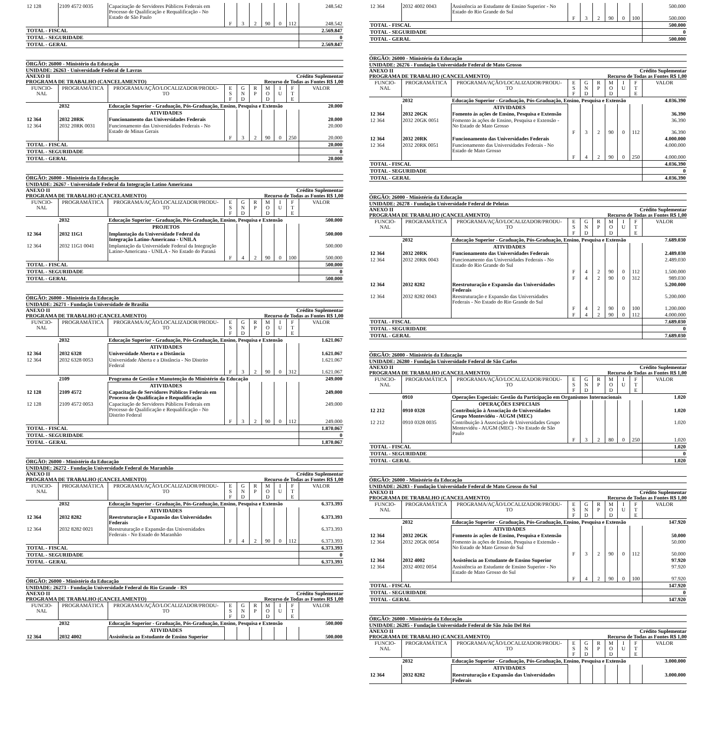| 12 128 | 2109 4572 0035 | Capacitação de Servidores Públicos Federais em Processo de Qualificação e Requalificação - No Estado de São Paulo | | | | | | | 248.542 |
| | | | F | 3 | 2 | 90 | 0 | 112 | 248.542 |
| TOTAL - FISCAL | | | | | | | | | 2.569.847 |
| TOTAL - SEGURIDADE | | | | | | | | | 0 |
| TOTAL - GERAL | | | | | | | | | 2.569.847 |
ÓRGÃO: 26000 - Ministério da Educação
UNIDADE: 26263 - Universidade Federal de Lavras
ANEXO II Crédito Suplementar
PROGRAMA DE TRABALHO (CANCELAMENTO) Recurso de Todas as Fontes R$ 1,00
| FUNCIO- NAL | PROGRAMÁTICA | PROGRAMA/AÇÃO/LOCALIZADOR/PRODU- TO | E S F | G N D | R P | M O D | I U | F T E | VALOR |
| --- | --- | --- | --- | --- | --- | --- | --- | --- | --- |
| | 2032 | Educação Superior - Graduação, Pós-Graduação, Ensino, Pesquisa e Extensão | | | | | | | 20.000 |
| | | ATIVIDADES | | | | | | | |
| 12 364 | 2032 20RK | Funcionamento das Universidades Federais | | | | | | | 20.000 |
| 12 364 | 2032 20RK 0031 | Funcionamento das Universidades Federais - No Estado de Minas Gerais | | | | | | | 20.000 |
| | | | F | 3 | 2 | 90 | 0 | 250 | 20.000 |
| TOTAL - FISCAL | | | | | | | | | 20.000 |
| TOTAL - SEGURIDADE | | | | | | | | | 0 |
| TOTAL - GERAL | | | | | | | | | 20.000 |
ÓRGÃO: 26000 - Ministério da Educação
UNIDADE: 26267 - Universidade Federal da Integração Latino Americana
ANEXO II Crédito Suplementar
PROGRAMA DE TRABALHO (CANCELAMENTO) Recurso de Todas as Fontes R$ 1,00
| FUNCIO- NAL | PROGRAMÁTICA | PROGRAMA/AÇÃO/LOCALIZADOR/PRODU- TO | E S F | G N D | R P | M O D | I U | F T E | VALOR |
| --- | --- | --- | --- | --- | --- | --- | --- | --- | --- |
| | 2032 | Educação Superior - Graduação, Pós-Graduação, Ensino, Pesquisa e Extensão | | | | | | | 500.000 |
| | | PROJETOS | | | | | | | |
| 12 364 | 2032 11G1 | Implantação da Universidade Federal da Integração Latino-Americana - UNILA | | | | | | | 500.000 |
| 12 364 | 2032 11G1 0041 | Implantação da Universidade Federal da Integração Latino-Americana - UNILA - No Estado do Paraná | | | | | | | 500.000 |
| | | | F | 4 | 2 | 90 | 0 | 100 | 500.000 |
| TOTAL - FISCAL | | | | | | | | | 500.000 |
| TOTAL - SEGURIDADE | | | | | | | | | 0 |
| TOTAL - GERAL | | | | | | | | | 500.000 |
ÓRGÃO: 26000 - Ministério da Educação
UNIDADE: 26271 - Fundação Universidade de Brasília
ANEXO II Crédito Suplementar
PROGRAMA DE TRABALHO (CANCELAMENTO) Recurso de Todas as Fontes R$ 1,00
| FUNCIO- NAL | PROGRAMÁTICA | PROGRAMA/AÇÃO/LOCALIZADOR/PRODU- TO | E S F | G N D | R P | M O D | I U | F T E | VALOR |
| --- | --- | --- | --- | --- | --- | --- | --- | --- | --- |
| | 2032 | Educação Superior - Graduação, Pós-Graduação, Ensino, Pesquisa e Extensão | | | | | | | 1.621.067 |
| | | ATIVIDADES | | | | | | | |
| 12 364 | 2032 6328 | Universidade Aberta e a Distância | | | | | | | 1.621.067 |
| 12 364 | 2032 6328 0053 | Universidade Aberta e a Distância - No Distrito Federal | | | | | | | 1.621.067 |
| | | | F | 3 | 2 | 90 | 0 | 312 | 1.621.067 |
| | 2109 | Programa de Gestão e Manutenção do Ministério da Educação | | | | | | | 249.000 |
| | | ATIVIDADES | | | | | | | |
| 12 128 | 2109 4572 | Capacitação de Servidores Públicos Federais em Processo de Qualificação e Requalificação | | | | | | | 249.000 |
| 12 128 | 2109 4572 0053 | Capacitação de Servidores Públicos Federais em Processo de Qualificação e Requalificação - No Distrito Federal | | | | | | | 249.000 |
| | | | F | 3 | 2 | 90 | 0 | 112 | 249.000 |
| TOTAL - FISCAL | | | | | | | | | 1.870.067 |
| TOTAL - SEGURIDADE | | | | | | | | | 0 |
| TOTAL - GERAL | | | | | | | | | 1.870.067 |
ÓRGÃO: 26000 - Ministério da Educação
UNIDADE: 26272 - Fundação Universidade Federal do Maranhão
ANEXO II Crédito Suplementar
PROGRAMA DE TRABALHO (CANCELAMENTO) Recurso de Todas as Fontes R$ 1,00
| FUNCIO- NAL | PROGRAMÁTICA | PROGRAMA/AÇÃO/LOCALIZADOR/PRODU- TO | E S F | G N D | R P | M O D | I U | F T E | VALOR |
| --- | --- | --- | --- | --- | --- | --- | --- | --- | --- |
| | 2032 | Educação Superior - Graduação, Pós-Graduação, Ensino, Pesquisa e Extensão | | | | | | | 6.373.393 |
| | | ATIVIDADES | | | | | | | |
| 12 364 | 2032 8282 | Reestruturação e Expansão das Universidades Federais | | | | | | | 6.373.393 |
| 12 364 | 2032 8282 0021 | Reestruturação e Expansão das Universidades Federais - No Estado do Maranhão | | | | | | | 6.373.393 |
| | | | F | 4 | 2 | 90 | 0 | 112 | 6.373.393 |
| TOTAL - FISCAL | | | | | | | | | 6.373.393 |
| TOTAL - SEGURIDADE | | | | | | | | | 0 |
| TOTAL - GERAL | | | | | | | | | 6.373.393 |
ÓRGÃO: 26000 - Ministério da Educação
UNIDADE: 26273 - Fundação Universidade Federal do Rio Grande - RS
ANEXO II Crédito Suplementar
PROGRAMA DE TRABALHO (CANCELAMENTO) Recurso de Todas as Fontes R$ 1,00
| FUNCIO- NAL | PROGRAMÁTICA | PROGRAMA/AÇÃO/LOCALIZADOR/PRODU- TO | E S F | G N D | R P | M O D | I U | F T E | VALOR |
| --- | --- | --- | --- | --- | --- | --- | --- | --- | --- |
| | 2032 | Educação Superior - Graduação, Pós-Graduação, Ensino, Pesquisa e Extensão | | | | | | | 500.000 |
| | | ATIVIDADES | | | | | | | |
| 12 364 | 2032 4002 | Assistência ao Estudante de Ensino Superior | | | | | | | 500.000 |
| 12 364 | 2032 4002 0043 | Assistência ao Estudante de Ensino Superior - No Estado do Rio Grande do Sul | | | | | | | 500.000 |
| | | | F | 3 | 2 | 90 | 0 | 100 | 500.000 |
| TOTAL - FISCAL | | | | | | | | | 500.000 |
| TOTAL - SEGURIDADE | | | | | | | | | 0 |
| TOTAL - GERAL | | | | | | | | | 500.000 |
ÓRGÃO: 26000 - Ministério da Educação
UNIDADE: 26276 - Fundação Universidade Federal de Mato Grosso
ANEXO II Crédito Suplementar
PROGRAMA DE TRABALHO (CANCELAMENTO) Recurso de Todas as Fontes R$ 1,00
| FUNCIO- NAL | PROGRAMÁTICA | PROGRAMA/AÇÃO/LOCALIZADOR/PRODU- TO | E S F | G N D | R P | M O D | I U | F T E | VALOR |
| --- | --- | --- | --- | --- | --- | --- | --- | --- | --- |
| | 2032 | Educação Superior - Graduação, Pós-Graduação, Ensino, Pesquisa e Extensão | | | | | | | 4.036.390 |
| | | ATIVIDADES | | | | | | | |
| 12 364 | 2032 20GK | Fomento às ações de Ensino, Pesquisa e Extensão | | | | | | | 36.390 |
| 12 364 | 2032 20GK 0051 | Fomento às ações de Ensino, Pesquisa e Extensão - No Estado de Mato Grosso | | | | | | | 36.390 |
| | | | F | 3 | 2 | 90 | 0 | 112 | 36.390 |
| 12 364 | 2032 20RK | Funcionamento das Universidades Federais | | | | | | | 4.000.000 |
| 12 364 | 2032 20RK 0051 | Funcionamento das Universidades Federais - No Estado de Mato Grosso | | | | | | | 4.000.000 |
| | | | F | 4 | 2 | 90 | 0 | 250 | 4.000.000 |
| TOTAL - FISCAL | | | | | | | | | 4.036.390 |
| TOTAL - SEGURIDADE | | | | | | | | | 0 |
| TOTAL - GERAL | | | | | | | | | 4.036.390 |
ÓRGÃO: 26000 - Ministério da Educação
UNIDADE: 26278 - Fundação Universidade Federal de Pelotas
ANEXO II Crédito Suplementar
PROGRAMA DE TRABALHO (CANCELAMENTO) Recurso de Todas as Fontes R$ 1,00
| FUNCIO- NAL | PROGRAMÁTICA | PROGRAMA/AÇÃO/LOCALIZADOR/PRODU- TO | E S F | G N D | R P | M O D | I U | F T E | VALOR |
| --- | --- | --- | --- | --- | --- | --- | --- | --- | --- |
| | 2032 | Educação Superior - Graduação, Pós-Graduação, Ensino, Pesquisa e Extensão | | | | | | | 7.689.030 |
| | | ATIVIDADES | | | | | | | |
| 12 364 | 2032 20RK | Funcionamento das Universidades Federais | | | | | | | 2.489.030 |
| 12 364 | 2032 20RK 0043 | Funcionamento das Universidades Federais - No Estado do Rio Grande do Sul | | | | | | | 2.489.030 |
| | | | F | 4 | 2 | 90 | 0 | 112 | 1.500.000 |
| | | | F | 4 | 2 | 90 | 0 | 312 | 989.030 |
| 12 364 | 2032 8282 | Reestruturação e Expansão das Universidades Federais | | | | | | | 5.200.000 |
| 12 364 | 2032 8282 0043 | Reestruturação e Expansão das Universidades Federais - No Estado do Rio Grande do Sul | | | | | | | 5.200.000 |
| | | | F | 4 | 2 | 90 | 0 | 100 | 1.200.000 |
| | | | F | 4 | 2 | 90 | 0 | 112 | 4.000.000 |
| TOTAL - FISCAL | | | | | | | | | 7.689.030 |
| TOTAL - SEGURIDADE | | | | | | | | | 0 |
| TOTAL - GERAL | | | | | | | | | 7.689.030 |
ÓRGÃO: 26000 - Ministério da Educação
UNIDADE: 26280 - Fundação Universidade Federal de São Carlos
ANEXO II Crédito Suplementar
PROGRAMA DE TRABALHO (CANCELAMENTO) Recurso de Todas as Fontes R$ 1,00
| FUNCIO- NAL | PROGRAMÁTICA | PROGRAMA/AÇÃO/LOCALIZADOR/PRODU- TO | E S F | G N D | R P | M O D | I U | F T E | VALOR |
| --- | --- | --- | --- | --- | --- | --- | --- | --- | --- |
| | 0910 | Operações Especiais: Gestão da Participação em Organismos Internacionais | | | | | | | 1.020 |
| | | OPERAÇÕES ESPECIAIS | | | | | | | |
| 12 212 | 0910 0328 | Contribuição à Associação de Universidades Grupo Montevidéu - AUGM (MEC) | | | | | | | 1.020 |
| 12 212 | 0910 0328 0035 | Contribuição à Associação de Universidades Grupo Montevidéu - AUGM (MEC) - No Estado de São Paulo | | | | | | | 1.020 |
| | | | F | 3 | 2 | 80 | 0 | 250 | 1.020 |
| TOTAL - FISCAL | | | | | | | | | 1.020 |
| TOTAL - SEGURIDADE | | | | | | | | | 0 |
| TOTAL - GERAL | | | | | | | | | 1.020 |
ÓRGÃO: 26000 - Ministério da Educação
UNIDADE: 26283 - Fundação Universidade Federal de Mato Grosso do Sul
ANEXO II Crédito Suplementar
PROGRAMA DE TRABALHO (CANCELAMENTO) Recurso de Todas as Fontes R$ 1,00
| FUNCIO- NAL | PROGRAMÁTICA | PROGRAMA/AÇÃO/LOCALIZADOR/PRODU- TO | E S F | G N D | R P | M O D | I U | F T E | VALOR |
| --- | --- | --- | --- | --- | --- | --- | --- | --- | --- |
| | 2032 | Educação Superior - Graduação, Pós-Graduação, Ensino, Pesquisa e Extensão | | | | | | | 147.920 |
| | | ATIVIDADES | | | | | | | |
| 12 364 | 2032 20GK | Fomento às ações de Ensino, Pesquisa e Extensão | | | | | | | 50.000 |
| 12 364 | 2032 20GK 0054 | Fomento às ações de Ensino, Pesquisa e Extensão - No Estado de Mato Grosso do Sul | | | | | | | 50.000 |
| | | | F | 3 | 2 | 90 | 0 | 112 | 50.000 |
| 12 364 | 2032 4002 | Assistência ao Estudante de Ensino Superior | | | | | | | 97.920 |
| 12 364 | 2032 4002 0054 | Assistência ao Estudante de Ensino Superior - No Estado de Mato Grosso do Sul | | | | | | | 97.920 |
| | | | F | 4 | 2 | 90 | 0 | 100 | 97.920 |
| TOTAL - FISCAL | | | | | | | | | 147.920 |
| TOTAL - SEGURIDADE | | | | | | | | | 0 |
| TOTAL - GERAL | | | | | | | | | 147.920 |
ÓRGÃO: 26000 - Ministério da Educação
UNIDADE: 26285 - Fundação Universidade Federal de São João Del Rei
ANEXO II Crédito Suplementar
PROGRAMA DE TRABALHO (CANCELAMENTO) Recurso de Todas as Fontes R$ 1,00
| FUNCIO- NAL | PROGRAMÁTICA | PROGRAMA/AÇÃO/LOCALIZADOR/PRODU- TO | E S F | G N D | R P | M O D | I U | F T E | VALOR |
| --- | --- | --- | --- | --- | --- | --- | --- | --- | --- |
| | 2032 | Educação Superior - Graduação, Pós-Graduação, Ensino, Pesquisa e Extensão | | | | | | | 3.000.000 |
| | | ATIVIDADES | | | | | | | |
| 12 364 | 2032 8282 | Reestruturação e Expansão das Universidades Federais | | | | | | | 3.000.000 |